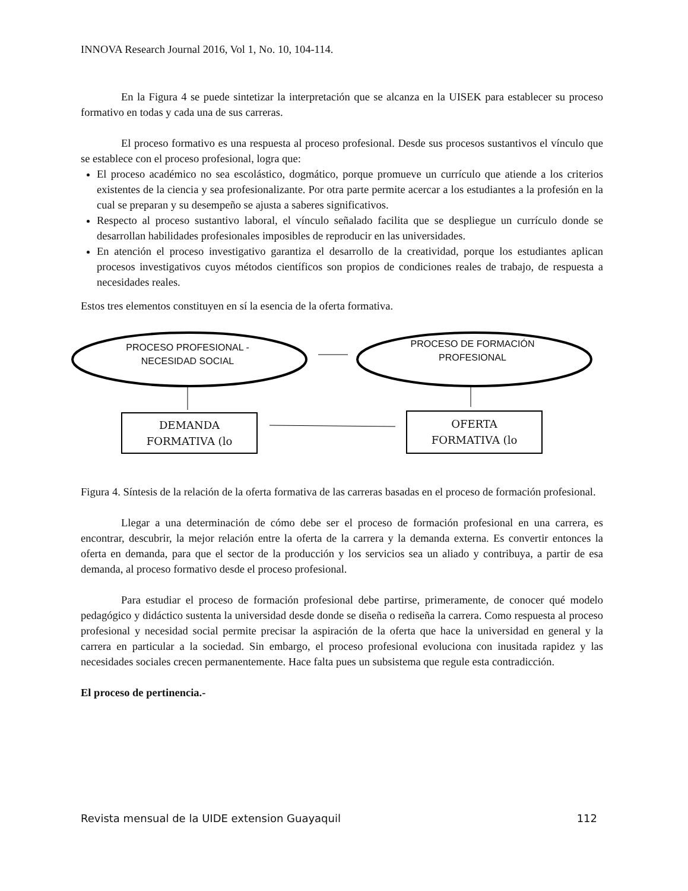INNOVA Research Journal 2016, Vol 1, No. 10, 104-114.
En la Figura 4 se puede sintetizar la interpretación que se alcanza en la UISEK para establecer su proceso formativo en todas y cada una de sus carreras.
El proceso formativo es una respuesta al proceso profesional. Desde sus procesos sustantivos el vínculo que se establece con el proceso profesional, logra que:
El proceso académico no sea escolástico, dogmático, porque promueve un currículo que atiende a los criterios existentes de la ciencia y sea profesionalizante. Por otra parte permite acercar a los estudiantes a la profesión en la cual se preparan y su desempeño se ajusta a saberes significativos.
Respecto al proceso sustantivo laboral, el vínculo señalado facilita que se despliegue un currículo donde se desarrollan habilidades profesionales imposibles de reproducir en las universidades.
En atención el proceso investigativo garantiza el desarrollo de la creatividad, porque los estudiantes aplican procesos investigativos cuyos métodos científicos son propios de condiciones reales de trabajo, de respuesta a necesidades reales.
Estos tres elementos constituyen en sí la esencia de la oferta formativa.
PROCESO PROFESIONAL -
NECESIDAD SOCIAL
PROCESO DE FORMACIÓN
PROFESIONAL
DEMANDA
FORMATIVA (lo
OFERTA
FORMATIVA (lo
Figura 4. Síntesis de la relación de la oferta formativa de las carreras basadas en el proceso de formación profesional.
Llegar a una determinación de cómo debe ser el proceso de formación profesional en una carrera, es encontrar, descubrir, la mejor relación entre la oferta de la carrera y la demanda externa. Es convertir entonces la oferta en demanda, para que el sector de la producción y los servicios sea un aliado y contribuya, a partir de esa demanda, al proceso formativo desde el proceso profesional.
Para estudiar el proceso de formación profesional debe partirse, primeramente, de conocer qué modelo pedagógico y didáctico sustenta la universidad desde donde se diseña o rediseña la carrera. Como respuesta al proceso profesional y necesidad social permite precisar la aspiración de la oferta que hace la universidad en general y la carrera en particular a la sociedad. Sin embargo, el proceso profesional evoluciona con inusitada rapidez y las necesidades sociales crecen permanentemente. Hace falta pues un subsistema que regule esta contradicción.
El proceso de pertinencia.-
Revista mensual de la UIDE extension Guayaquil 112